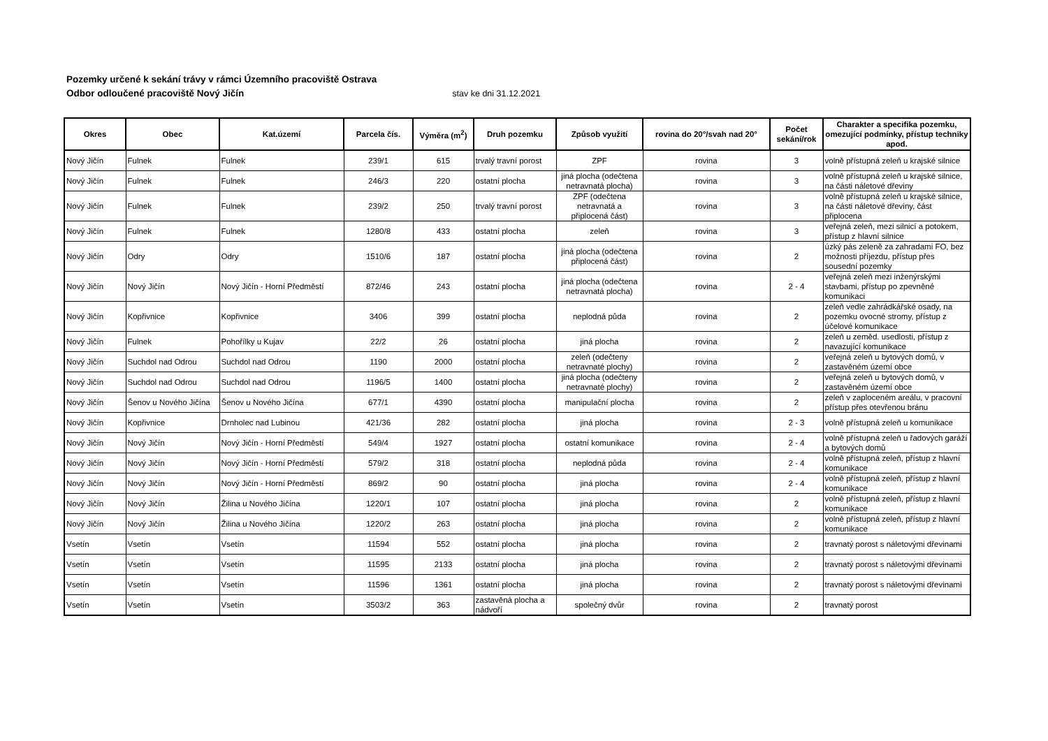Pozemky určené k sekání trávy v rámci Územního pracoviště Ostrava
Odbor odloučené pracoviště Nový Jičín stav ke dni 31.12.2021
| Okres | Obec | Kat.území | Parcela čís. | Výměra (m<sup>2</sup>) | Druh pozemku | Způsob využití | rovina do 20°/svah nad 20° | Počet sekání/rok | Charakter a specifika pozemku, omezující podmínky, přístup techniky apod. |
| --- | --- | --- | --- | --- | --- | --- | --- | --- | --- |
| Nový Jičín | Fulnek | Fulnek | 239/1 | 615 | trvalý travní porost | ZPF | rovina | 3 | volně přístupná zeleň u krajské silnice |
| Nový Jičín | Fulnek | Fulnek | 246/3 | 220 | ostatní plocha | jiná plocha (odečtena netravnatá plocha) | rovina | 3 | volně přístupná zeleň u krajské silnice, na části náletové dřeviny |
| Nový Jičín | Fulnek | Fulnek | 239/2 | 250 | trvalý travní porost | ZPF (odečtena netravnatá a připlocená část) | rovina | 3 | volně přístupná zeleň u krajské silnice, na části náletové dřeviny, část připlocena |
| Nový Jičín | Fulnek | Fulnek | 1280/8 | 433 | ostatní plocha | zeleň | rovina | 3 | veřejná zeleň, mezi silnicí a potokem, přístup z hlavní silnice |
| Nový Jičín | Odry | Odry | 1510/6 | 187 | ostatní plocha | jiná plocha (odečtena připlocená část) | rovina | 2 | úzký pás zeleně za zahradami FO, bez možnosti příjezdu, přístup přes sousední pozemky |
| Nový Jičín | Nový Jičín | Nový Jičín - Horní Předměstí | 872/46 | 243 | ostatní plocha | jiná plocha (odečtena netravnatá plocha) | rovina | 2 - 4 | veřejná zeleň mezi inženýrskými stavbami, přístup po zpevněné komunikaci |
| Nový Jičín | Kopřivnice | Kopřivnice | 3406 | 399 | ostatní plocha | neplodná půda | rovina | 2 | zeleň vedle zahrádkářské osady, na pozemku ovocné stromy, přístup z účelové komunikace |
| Nový Jičín | Fulnek | Pohořílky u Kujav | 22/2 | 26 | ostatní plocha | jiná plocha | rovina | 2 | zeleň u zeměd. usedlosti, přístup z navazující komunikace |
| Nový Jičín | Suchdol nad Odrou | Suchdol nad Odrou | 1190 | 2000 | ostatní plocha | zeleň (odečteny netravnaté plochy) | rovina | 2 | veřejná zeleň u bytových domů, v zastavěném území obce |
| Nový Jičín | Suchdol nad Odrou | Suchdol nad Odrou | 1196/5 | 1400 | ostatní plocha | jiná plocha (odečteny netravnaté plochy) | rovina | 2 | veřejná zeleň u bytových domů, v zastavěném území obce |
| Nový Jičín | Šenov u Nového Jičína | Šenov u Nového Jičína | 677/1 | 4390 | ostatní plocha | manipulační plocha | rovina | 2 | zeleň v zaploceném areálu, v pracovní přístup přes otevřenou bránu |
| Nový Jičín | Kopřivnice | Drnholec nad Lubinou | 421/36 | 282 | ostatní plocha | jiná plocha | rovina | 2 - 3 | volně přístupná zeleň u komunikace |
| Nový Jičín | Nový Jičín | Nový Jičín - Horní Předměstí | 549/4 | 1927 | ostatní plocha | ostatní komunikace | rovina | 2 - 4 | volně přístupná zeleň u řadových garáží a bytových domů |
| Nový Jičín | Nový Jičín | Nový Jičín - Horní Předměstí | 579/2 | 318 | ostatní plocha | neplodná půda | rovina | 2 - 4 | volně přístupná zeleň, přístup z hlavní komunikace |
| Nový Jičín | Nový Jičín | Nový Jičín - Horní Předměstí | 869/2 | 90 | ostatní plocha | jiná plocha | rovina | 2 - 4 | volně přístupná zeleň, přístup z hlavní komunikace |
| Nový Jičín | Nový Jičín | Žilina u Nového Jičína | 1220/1 | 107 | ostatní plocha | jiná plocha | rovina | 2 | volně přístupná zeleň, přístup z hlavní komunikace |
| Nový Jičín | Nový Jičín | Žilina u Nového Jičína | 1220/2 | 263 | ostatní plocha | jiná plocha | rovina | 2 | volně přístupná zeleň, přístup z hlavní komunikace |
| Vsetín | Vsetín | Vsetín | 11594 | 552 | ostatní plocha | jiná plocha | rovina | 2 | travnatý porost s náletovými dřevinami |
| Vsetín | Vsetín | Vsetín | 11595 | 2133 | ostatní plocha | jiná plocha | rovina | 2 | travnatý porost s náletovými dřevinami |
| Vsetín | Vsetín | Vsetín | 11596 | 1361 | ostatní plocha | jiná plocha | rovina | 2 | travnatý porost s náletovými dřevinami |
| Vsetín | Vsetín | Vsetín | 3503/2 | 363 | zastavěná plocha a nádvoří | společný dvůr | rovina | 2 | travnatý porost |